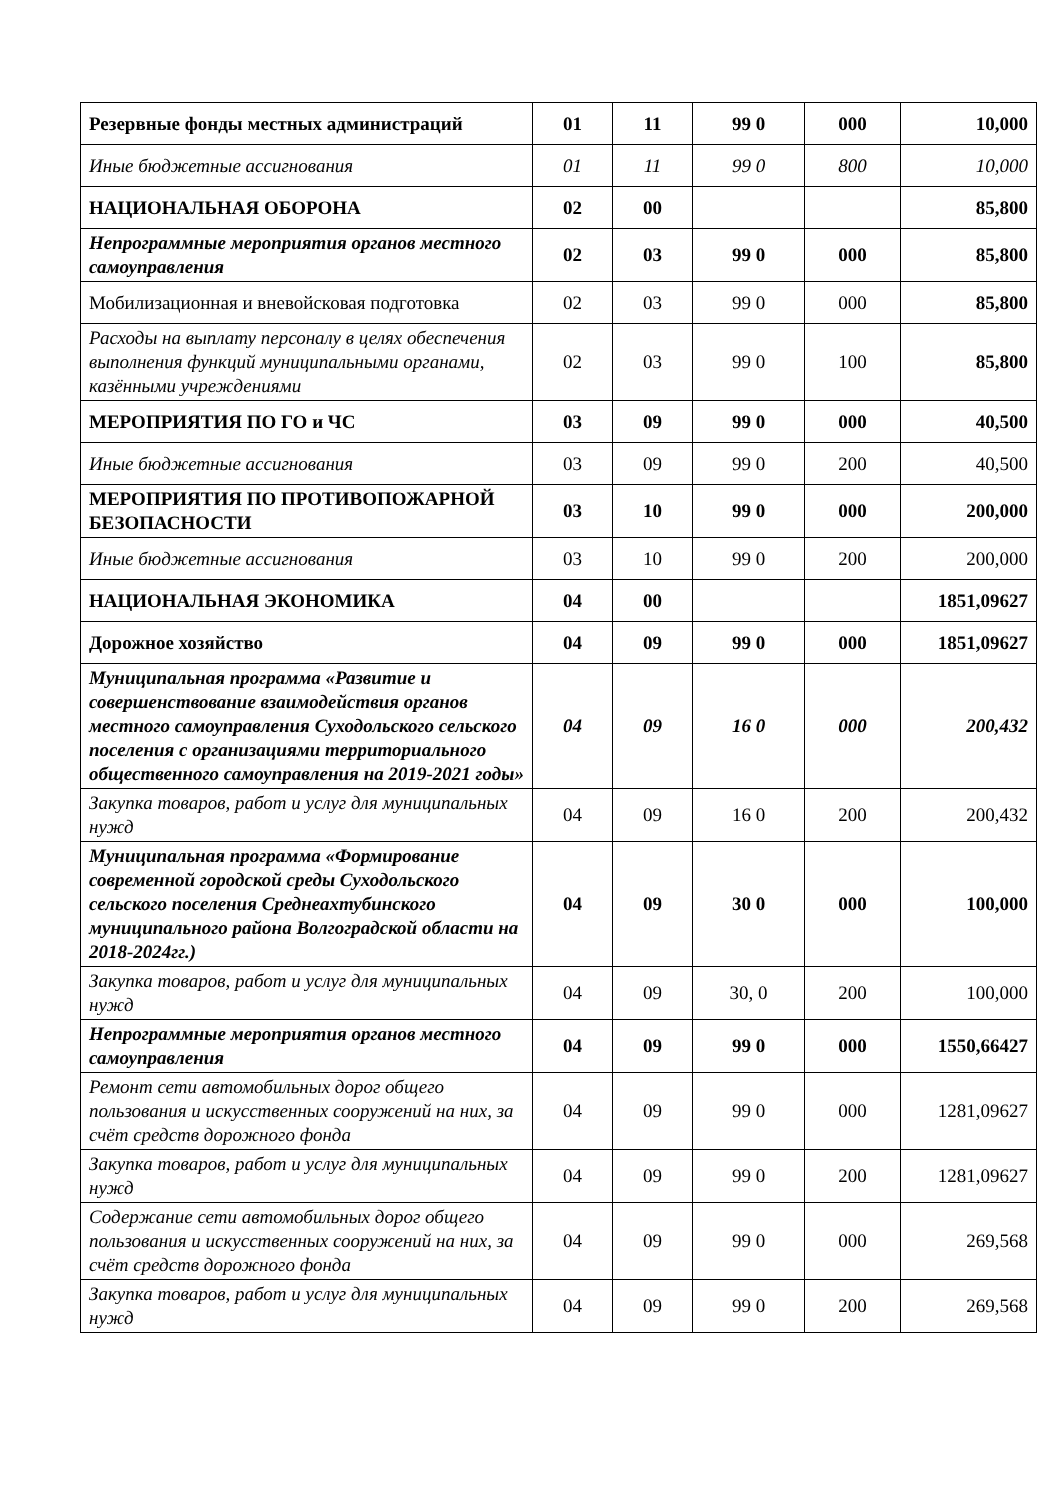| Резервные фонды местных администраций | 01 | 11 | 99 0 | 000 | 10,000 |
| Иные бюджетные ассигнования | 01 | 11 | 99 0 | 800 | 10,000 |
| НАЦИОНАЛЬНАЯ ОБОРОНА | 02 | 00 | | | 85,800 |
| Непрограммные мероприятия органов местного самоуправления | 02 | 03 | 99 0 | 000 | 85,800 |
| Мобилизационная и вневойсковая подготовка | 02 | 03 | 99 0 | 000 | 85,800 |
| Расходы на выплату персоналу в целях обеспечения выполнения функций муниципальными органами, казёнными учреждениями | 02 | 03 | 99 0 | 100 | 85,800 |
| МЕРОПРИЯТИЯ ПО ГО и ЧС | 03 | 09 | 99 0 | 000 | 40,500 |
| Иные бюджетные ассигнования | 03 | 09 | 99 0 | 200 | 40,500 |
| МЕРОПРИЯТИЯ ПО ПРОТИВОПОЖАРНОЙ БЕЗОПАСНОСТИ | 03 | 10 | 99 0 | 000 | 200,000 |
| Иные бюджетные ассигнования | 03 | 10 | 99 0 | 200 | 200,000 |
| НАЦИОНАЛЬНАЯ ЭКОНОМИКА | 04 | 00 | | | 1851,09627 |
| Дорожное хозяйство | 04 | 09 | 99 0 | 000 | 1851,09627 |
| Муниципальная программа «Развитие и совершенствование взаимодействия органов местного самоуправления Суходольского сельского поселения с организациями территориального общественного самоуправления на 2019-2021 годы» | 04 | 09 | 16 0 | 000 | 200,432 |
| Закупка товаров, работ и услуг для муниципальных нужд | 04 | 09 | 16 0 | 200 | 200,432 |
| Муниципальная программа «Формирование современной городской среды Суходольского сельского поселения Среднеахтубинского муниципального района Волгоградской области на 2018-2024гг.) | 04 | 09 | 30 0 | 000 | 100,000 |
| Закупка товаров, работ и услуг для муниципальных нужд | 04 | 09 | 30, 0 | 200 | 100,000 |
| Непрограммные мероприятия органов местного самоуправления | 04 | 09 | 99 0 | 000 | 1550,66427 |
| Ремонт сети автомобильных дорог общего пользования и искусственных сооружений на них, за счёт средств дорожного фонда | 04 | 09 | 99 0 | 000 | 1281,09627 |
| Закупка товаров, работ и услуг для муниципальных нужд | 04 | 09 | 99 0 | 200 | 1281,09627 |
| Содержание сети автомобильных дорог общего пользования и искусственных сооружений на них, за счёт средств дорожного фонда | 04 | 09 | 99 0 | 000 | 269,568 |
| Закупка товаров, работ и услуг для муниципальных нужд | 04 | 09 | 99 0 | 200 | 269,568 |